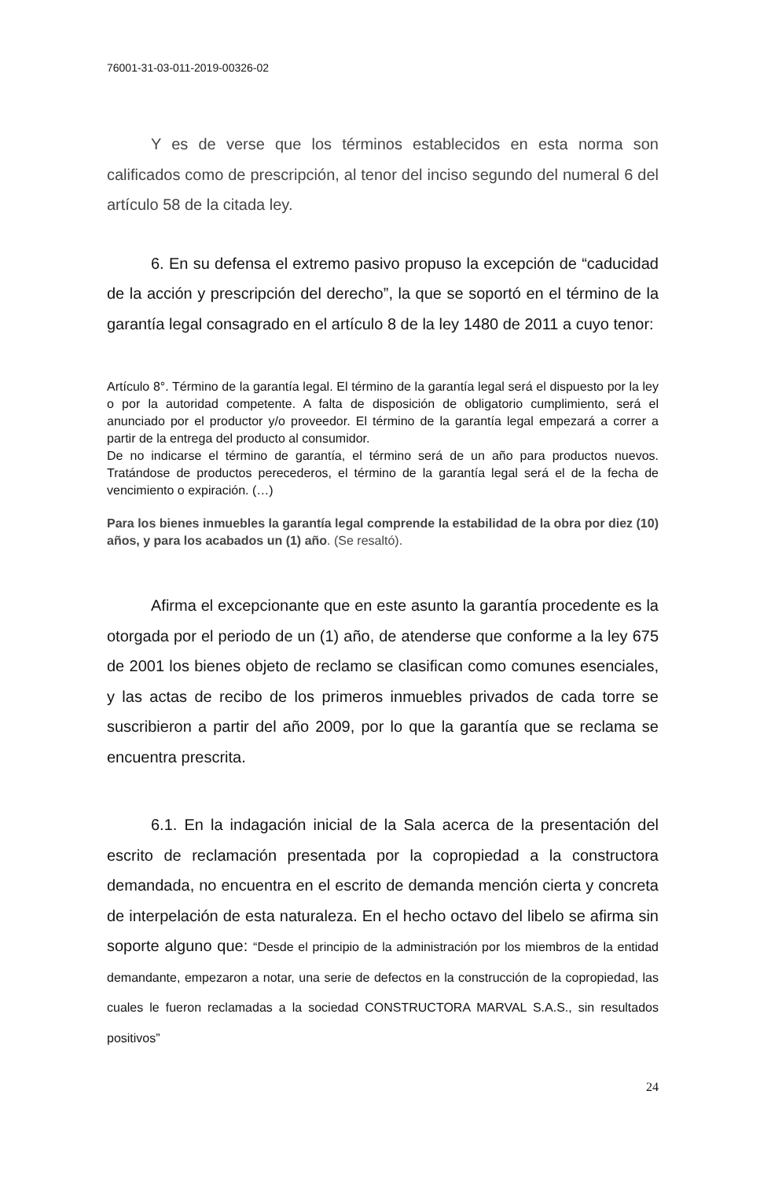76001-31-03-011-2019-00326-02
Y es de verse que los términos establecidos en esta norma son calificados como de prescripción, al tenor del inciso segundo del numeral 6 del artículo 58 de la citada ley.
6. En su defensa el extremo pasivo propuso la excepción de “caducidad de la acción y prescripción del derecho”, la que se soportó en el término de la garantía legal consagrado en el artículo 8 de la ley 1480 de 2011 a cuyo tenor:
Artículo 8°. Término de la garantía legal. El término de la garantía legal será el dispuesto por la ley o por la autoridad competente. A falta de disposición de obligatorio cumplimiento, será el anunciado por el productor y/o proveedor. El término de la garantía legal empezará a correr a partir de la entrega del producto al consumidor.
De no indicarse el término de garantía, el término será de un año para productos nuevos. Tratándose de productos perecederos, el término de la garantía legal será el de la fecha de vencimiento o expiración. (…)
Para los bienes inmuebles la garantía legal comprende la estabilidad de la obra por diez (10) años, y para los acabados un (1) año. (Se resaltó).
Afirma el excepcionante que en este asunto la garantía procedente es la otorgada por el periodo de un (1) año, de atenderse que conforme a la ley 675 de 2001 los bienes objeto de reclamo se clasifican como comunes esenciales, y las actas de recibo de los primeros inmuebles privados de cada torre se suscribieron a partir del año 2009, por lo que la garantía que se reclama se encuentra prescrita.
6.1. En la indagación inicial de la Sala acerca de la presentación del escrito de reclamación presentada por la copropiedad a la constructora demandada, no encuentra en el escrito de demanda mención cierta y concreta de interpelación de esta naturaleza. En el hecho octavo del libelo se afirma sin soporte alguno que: “Desde el principio de la administración por los miembros de la entidad demandante, empezaron a notar, una serie de defectos en la construcción de la copropiedad, las cuales le fueron reclamadas a la sociedad CONSTRUCTORA MARVAL S.A.S., sin resultados positivos”
24